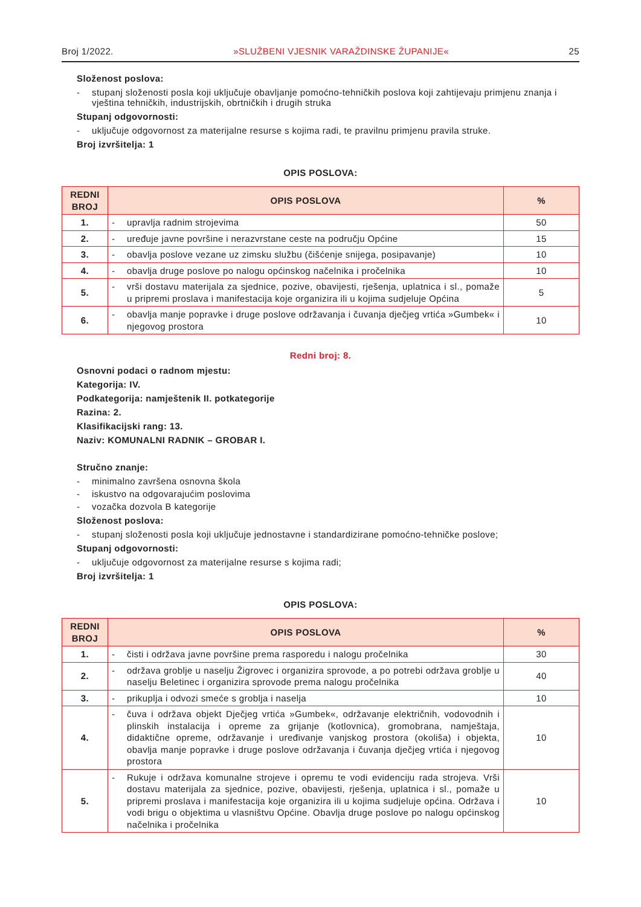Broj 1/2022. »SLUŽBENI VJESNIK VARAŽDINSKE ŽUPANIJE« 25
Složenost poslova:
- stupanj složenosti posla koji uključuje obavljanje pomoćno-tehničkih poslova koji zahtijevaju primjenu znanja i vještina tehničkih, industrijskih, obrtničkih i drugih struka
Stupanj odgovornosti:
- uključuje odgovornost za materijalne resurse s kojima radi, te pravilnu primjenu pravila struke.
Broj izvršitelja: 1
OPIS POSLOVA:
| REDNI BROJ | OPIS POSLOVA | % |
| --- | --- | --- |
| 1. | - upravlja radnim strojevima | 50 |
| 2. | - uređuje javne površine i nerazvrstane ceste na području Općine | 15 |
| 3. | - obavlja poslove vezane uz zimsku službu (čišćenje snijega, posipavanje) | 10 |
| 4. | - obavlja druge poslove po nalogu općinskog načelnika i pročelnika | 10 |
| 5. | - vrši dostavu materijala za sjednice, pozive, obavijesti, rješenja, uplatnica i sl., pomaže u pripremi proslava i manifestacija koje organizira ili u kojima sudjeluje Općina | 5 |
| 6. | - obavlja manje popravke i druge poslove održavanja i čuvanja dječjeg vrtića »Gumbek« i njegovog prostora | 10 |
Redni broj: 8.
Osnovni podaci o radnom mjestu:
Kategorija: IV.
Podkategorija: namještenik II. potkategorije
Razina: 2.
Klasifikacijski rang: 13.
Naziv: KOMUNALNI RADNIK – GROBAR I.
Stručno znanje:
- minimalno završena osnovna škola
- iskustvo na odgovarajućim poslovima
- vozačka dozvola B kategorije
Složenost poslova:
- stupanj složenosti posla koji uključuje jednostavne i standardizirane pomoćno-tehničke poslove;
Stupanj odgovornosti:
- uključuje odgovornost za materijalne resurse s kojima radi;
Broj izvršitelja: 1
OPIS POSLOVA:
| REDNI BROJ | OPIS POSLOVA | % |
| --- | --- | --- |
| 1. | - čisti i održava javne površine prema rasporedu i nalogu pročelnika | 30 |
| 2. | - održava groblje u naselju Žigrovec i organizira sprovode, a po potrebi održava groblje u naselju Beletinec i organizira sprovode prema nalogu pročelnika | 40 |
| 3. | - prikuplja i odvozi smeće s groblja i naselja | 10 |
| 4. | - čuva i održava objekt Dječjeg vrtića »Gumbek«, održavanje električnih, vodovodnih i plinskih instalacija i opreme za grijanje (kotlovnica), gromobrana, namještaja, didaktične opreme, održavanje i uređivanje vanjskog prostora (okoliša) i objekta, obavlja manje popravke i druge poslove održavanja i čuvanja dječjeg vrtića i njegovog prostora | 10 |
| 5. | - Rukuje i održava komunalne strojeve i opremu te vodi evidenciju rada strojeva. Vrši dostavu materijala za sjednice, pozive, obavijesti, rješenja, uplatnica i sl., pomaže u pripremi proslava i manifestacija koje organizira ili u kojima sudjeluje općina. Održava i vodi brigu o objektima u vlasništvu Općine. Obavlja druge poslove po nalogu općinskog načelnika i pročelnika | 10 |